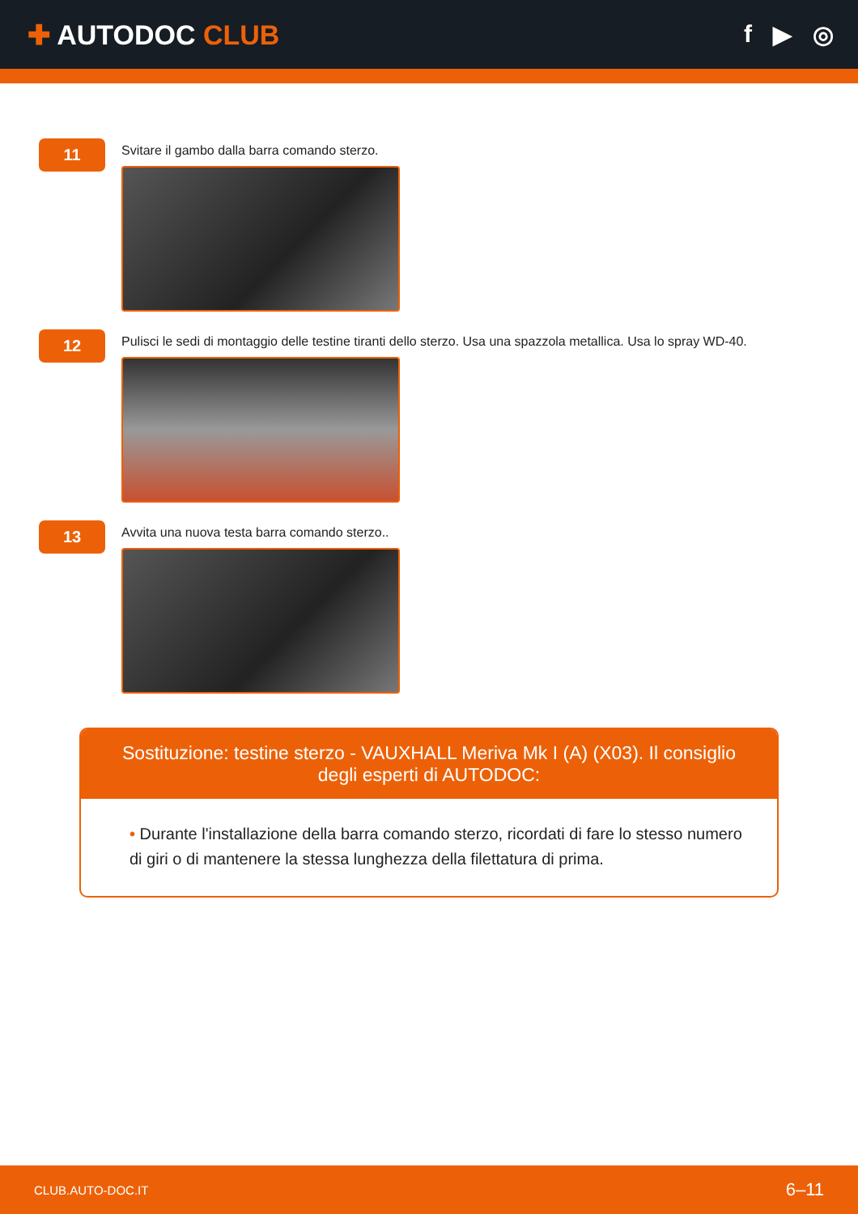✚ AUTODOC CLUB f ▶ ◎
11
Svitare il gambo dalla barra comando sterzo.
12
Pulisci le sedi di montaggio delle testine tiranti dello sterzo. Usa una spazzola metallica. Usa lo spray WD-40.
13
Avvita una nuova testa barra comando sterzo..
Sostituzione: testine sterzo - VAUXHALL Meriva Mk I (A) (X03). Il consiglio degli esperti di AUTODOC:
• Durante l'installazione della barra comando sterzo, ricordati di fare lo stesso numero di giri o di mantenere la stessa lunghezza della filettatura di prima.
CLUB.AUTO-DOC.IT 6–11